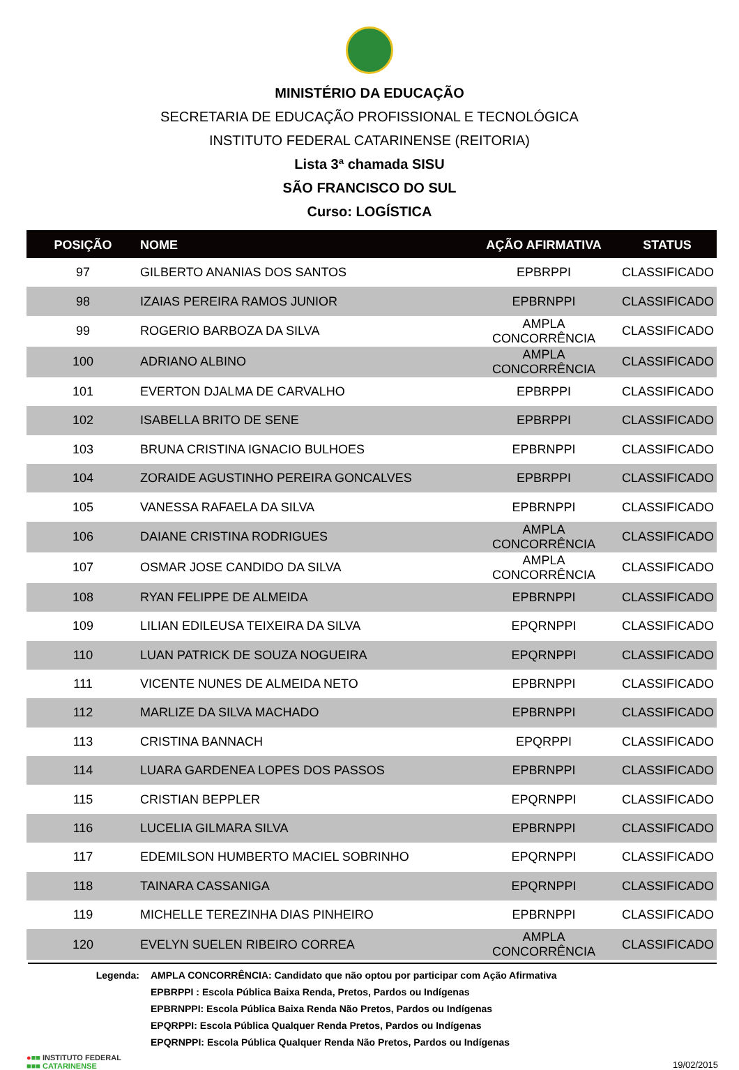MINISTÉRIO DA EDUCAÇÃO
SECRETARIA DE EDUCAÇÃO PROFISSIONAL E TECNOLÓGICA
INSTITUTO FEDERAL CATARINENSE (REITORIA)
Lista 3ª chamada SISU
SÃO FRANCISCO DO SUL
Curso: LOGÍSTICA
| POSIÇÃO | NOME | AÇÃO AFIRMATIVA | STATUS |
| --- | --- | --- | --- |
| 97 | GILBERTO ANANIAS DOS SANTOS | EPBRPPI | CLASSIFICADO |
| 98 | IZAIAS PEREIRA RAMOS JUNIOR | EPBRNPPI | CLASSIFICADO |
| 99 | ROGERIO BARBOZA DA SILVA | AMPLA CONCORRÊNCIA | CLASSIFICADO |
| 100 | ADRIANO ALBINO | AMPLA CONCORRÊNCIA | CLASSIFICADO |
| 101 | EVERTON DJALMA DE CARVALHO | EPBRPPI | CLASSIFICADO |
| 102 | ISABELLA BRITO DE SENE | EPBRPPI | CLASSIFICADO |
| 103 | BRUNA CRISTINA IGNACIO BULHOES | EPBRNPPI | CLASSIFICADO |
| 104 | ZORAIDE AGUSTINHO PEREIRA GONCALVES | EPBRPPI | CLASSIFICADO |
| 105 | VANESSA RAFAELA DA SILVA | EPBRNPPI | CLASSIFICADO |
| 106 | DAIANE CRISTINA RODRIGUES | AMPLA CONCORRÊNCIA | CLASSIFICADO |
| 107 | OSMAR JOSE CANDIDO DA SILVA | AMPLA CONCORRÊNCIA | CLASSIFICADO |
| 108 | RYAN FELIPPE DE ALMEIDA | EPBRNPPI | CLASSIFICADO |
| 109 | LILIAN EDILEUSA TEIXEIRA DA SILVA | EPQRNPPI | CLASSIFICADO |
| 110 | LUAN PATRICK DE SOUZA NOGUEIRA | EPQRNPPI | CLASSIFICADO |
| 111 | VICENTE NUNES DE ALMEIDA NETO | EPBRNPPI | CLASSIFICADO |
| 112 | MARLIZE DA SILVA MACHADO | EPBRNPPI | CLASSIFICADO |
| 113 | CRISTINA BANNACH | EPQRPPI | CLASSIFICADO |
| 114 | LUARA GARDENEA LOPES DOS PASSOS | EPBRNPPI | CLASSIFICADO |
| 115 | CRISTIAN BEPPLER | EPQRNPPI | CLASSIFICADO |
| 116 | LUCELIA GILMARA SILVA | EPBRNPPI | CLASSIFICADO |
| 117 | EDEMILSON HUMBERTO MACIEL SOBRINHO | EPQRNPPI | CLASSIFICADO |
| 118 | TAINARA CASSANIGA | EPQRNPPI | CLASSIFICADO |
| 119 | MICHELLE TEREZINHA DIAS PINHEIRO | EPBRNPPI | CLASSIFICADO |
| 120 | EVELYN SUELEN RIBEIRO CORREA | AMPLA CONCORRÊNCIA | CLASSIFICADO |
Legenda: AMPLA CONCORRÊNCIA: Candidato que não optou por participar com Ação Afirmativa
EPBRPPI : Escola Pública Baixa Renda, Pretos, Pardos ou Indígenas
EPBRNPPI: Escola Pública Baixa Renda Não Pretos, Pardos ou Indígenas
EPQRPPI: Escola Pública Qualquer Renda Pretos, Pardos ou Indígenas
EPQRNPPI: Escola Pública Qualquer Renda Não Pretos, Pardos ou Indígenas
●■■ INSTITUTO FEDERAL
■■■ CATARINENSE
19/02/2015